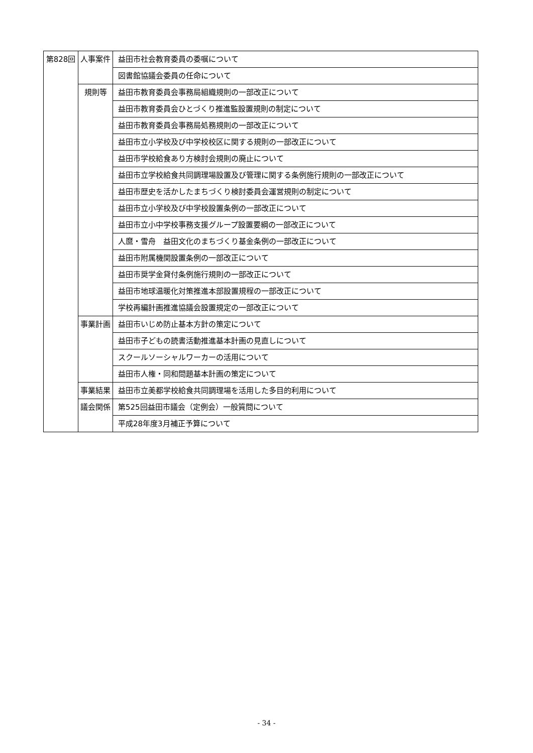| 第828回 | 人事案件 | 益田市社会教育委員の委嘱について |
| | | 図書館協議会委員の任命について |
| | 規則等 | 益田市教育委員会事務局組織規則の一部改正について |
| | | 益田市教育委員会ひとづくり推進監設置規則の制定について |
| | | 益田市教育委員会事務局処務規則の一部改正について |
| | | 益田市立小学校及び中学校校区に関する規則の一部改正について |
| | | 益田市学校給食あり方検討会規則の廃止について |
| | | 益田市立学校給食共同調理場設置及び管理に関する条例施行規則の一部改正について |
| | | 益田市歴史を活かしたまちづくり検討委員会運営規則の制定について |
| | | 益田市立小学校及び中学校設置条例の一部改正について |
| | | 益田市立小中学校事務支援グループ設置要綱の一部改正について |
| | | 人麿・雪舟 益田文化のまちづくり基金条例の一部改正について |
| | | 益田市附属機関設置条例の一部改正について |
| | | 益田市奨学金貸付条例施行規則の一部改正について |
| | | 益田市地球温暖化対策推進本部設置規程の一部改正について |
| | | 学校再編計画推進協議会設置規定の一部改正について |
| | 事業計画 | 益田市いじめ防止基本方針の策定について |
| | | 益田市子どもの読書活動推進基本計画の見直しについて |
| | | スクールソーシャルワーカーの活用について |
| | | 益田市人権・同和問題基本計画の策定について |
| | 事業結果 | 益田市立美都学校給食共同調理場を活用した多目的利用について |
| | 議会関係 | 第525回益田市議会（定例会）一般質問について |
| | | 平成28年度3月補正予算について |
- 34 -